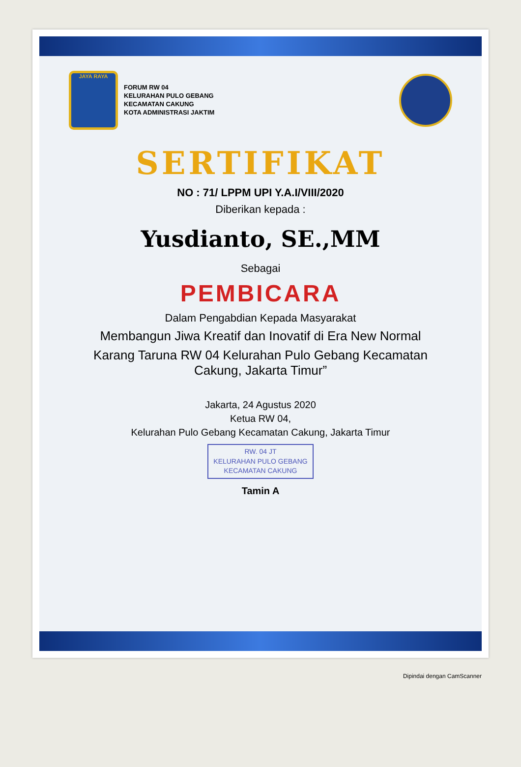JAYA RAYA
FORUM RW 04
KELURAHAN PULO GEBANG
KECAMATAN CAKUNG
KOTA ADMINISTRASI JAKTIM
SERTIFIKAT
NO : 71/ LPPM UPI Y.A.I/VIII/2020
Diberikan kepada :
Yusdianto, SE.,MM
Sebagai
PEMBICARA
Dalam Pengabdian Kepada Masyarakat
Membangun Jiwa Kreatif dan Inovatif di Era New Normal
Karang Taruna RW 04 Kelurahan Pulo Gebang Kecamatan Cakung, Jakarta Timur”
Jakarta, 24 Agustus 2020
Ketua RW 04,
Kelurahan Pulo Gebang Kecamatan Cakung, Jakarta Timur
RW. 04 JT
KELURAHAN PULO GEBANG
KECAMATAN CAKUNG
Tamin A
Dipindai dengan CamScanner